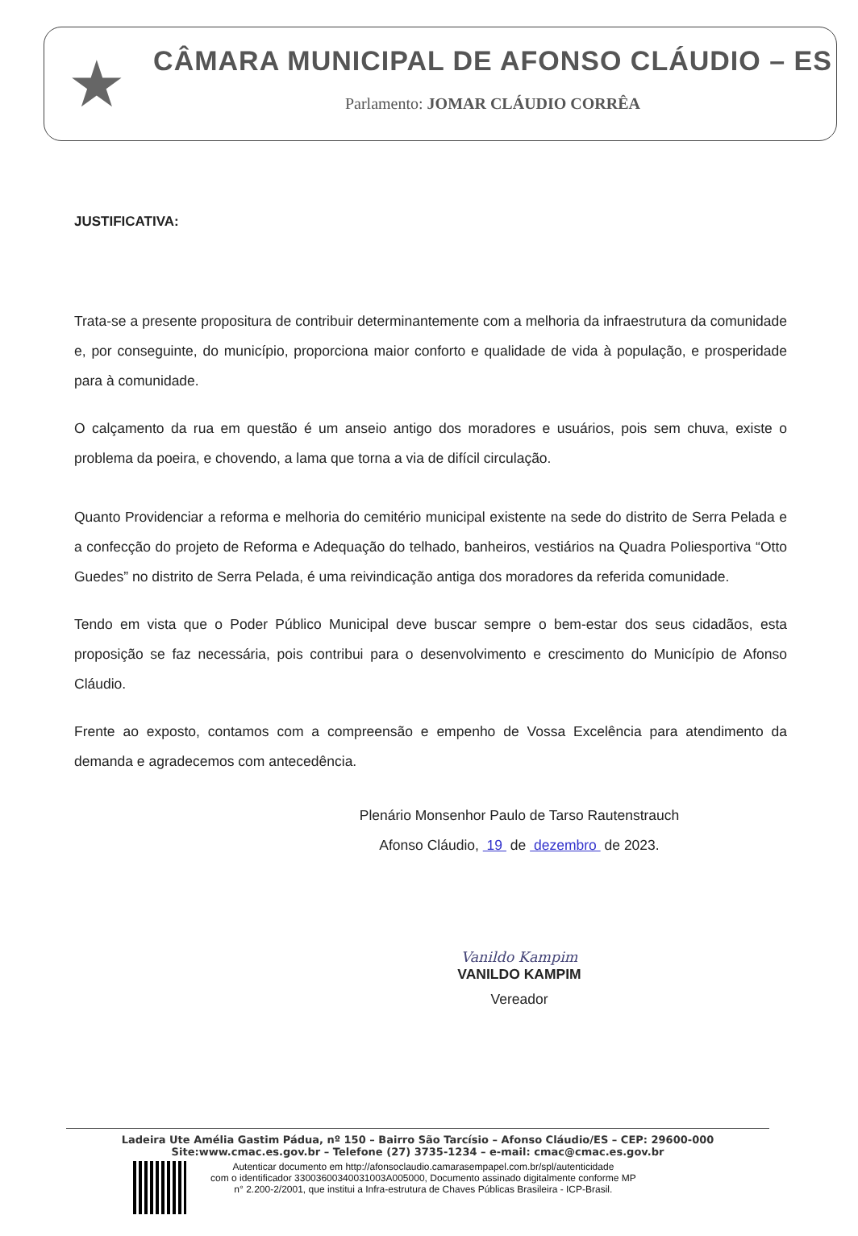★
CÂMARA MUNICIPAL DE AFONSO CLÁUDIO – ES
Parlamento: JOMAR CLÁUDIO CORRÊA
JUSTIFICATIVA:
Trata-se a presente propositura de contribuir determinantemente com a melhoria da infraestrutura da comunidade e, por conseguinte, do município, proporciona maior conforto e qualidade de vida à população, e prosperidade para à comunidade.
O calçamento da rua em questão é um anseio antigo dos moradores e usuários, pois sem chuva, existe o problema da poeira, e chovendo, a lama que torna a via de difícil circulação.
Quanto Providenciar a reforma e melhoria do cemitério municipal existente na sede do distrito de Serra Pelada e a confecção do projeto de Reforma e Adequação do telhado, banheiros, vestiários na Quadra Poliesportiva “Otto Guedes” no distrito de Serra Pelada, é uma reivindicação antiga dos moradores da referida comunidade.
Tendo em vista que o Poder Público Municipal deve buscar sempre o bem-estar dos seus cidadãos, esta proposição se faz necessária, pois contribui para o desenvolvimento e crescimento do Município de Afonso Cláudio.
Frente ao exposto, contamos com a compreensão e empenho de Vossa Excelência para atendimento da demanda e agradecemos com antecedência.
Plenário Monsenhor Paulo de Tarso Rautenstrauch
Afonso Cláudio, 19 de dezembro de 2023.
Vanildo Kampim
VANILDO KAMPIM
Vereador
Ladeira Ute Amélia Gastim Pádua, nº 150 – Bairro São Tarcísio – Afonso Cláudio/ES – CEP: 29600-000
Site:www.cmac.es.gov.br – Telefone (27) 3735-1234 – e-mail: cmac@cmac.es.gov.br
Autenticar documento em http://afonsoclaudio.camarasempapel.com.br/spl/autenticidade
com o identificador 33003600340031003A005000, Documento assinado digitalmente conforme MP
n° 2.200-2/2001, que institui a Infra-estrutura de Chaves Públicas Brasileira - ICP-Brasil.